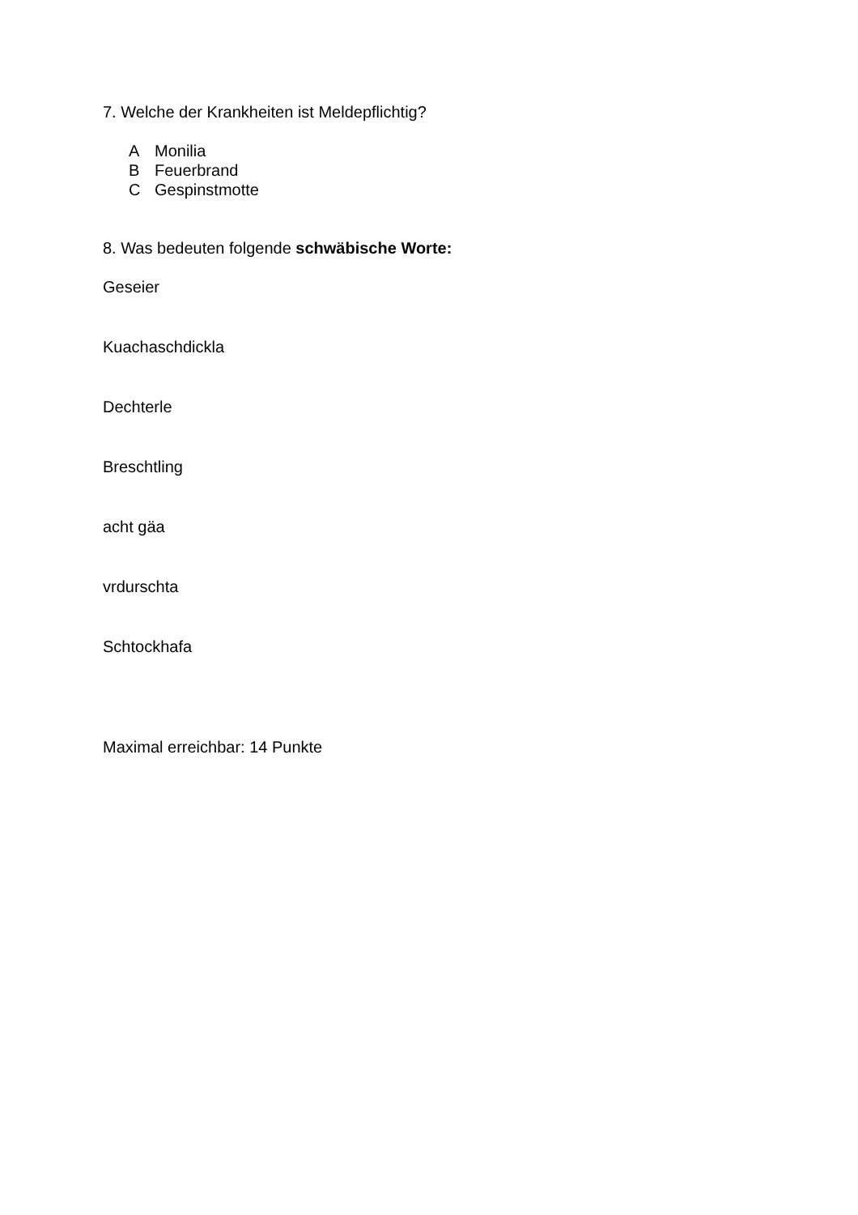7. Welche der Krankheiten ist Meldepflichtig?
A Monilia
B Feuerbrand
C Gespinstmotte
8. Was bedeuten folgende schwäbische Worte:
Geseier
Kuachaschdickla
Dechterle
Breschtling
acht gäa
vrdurschta
Schtockhafa
Maximal erreichbar: 14 Punkte